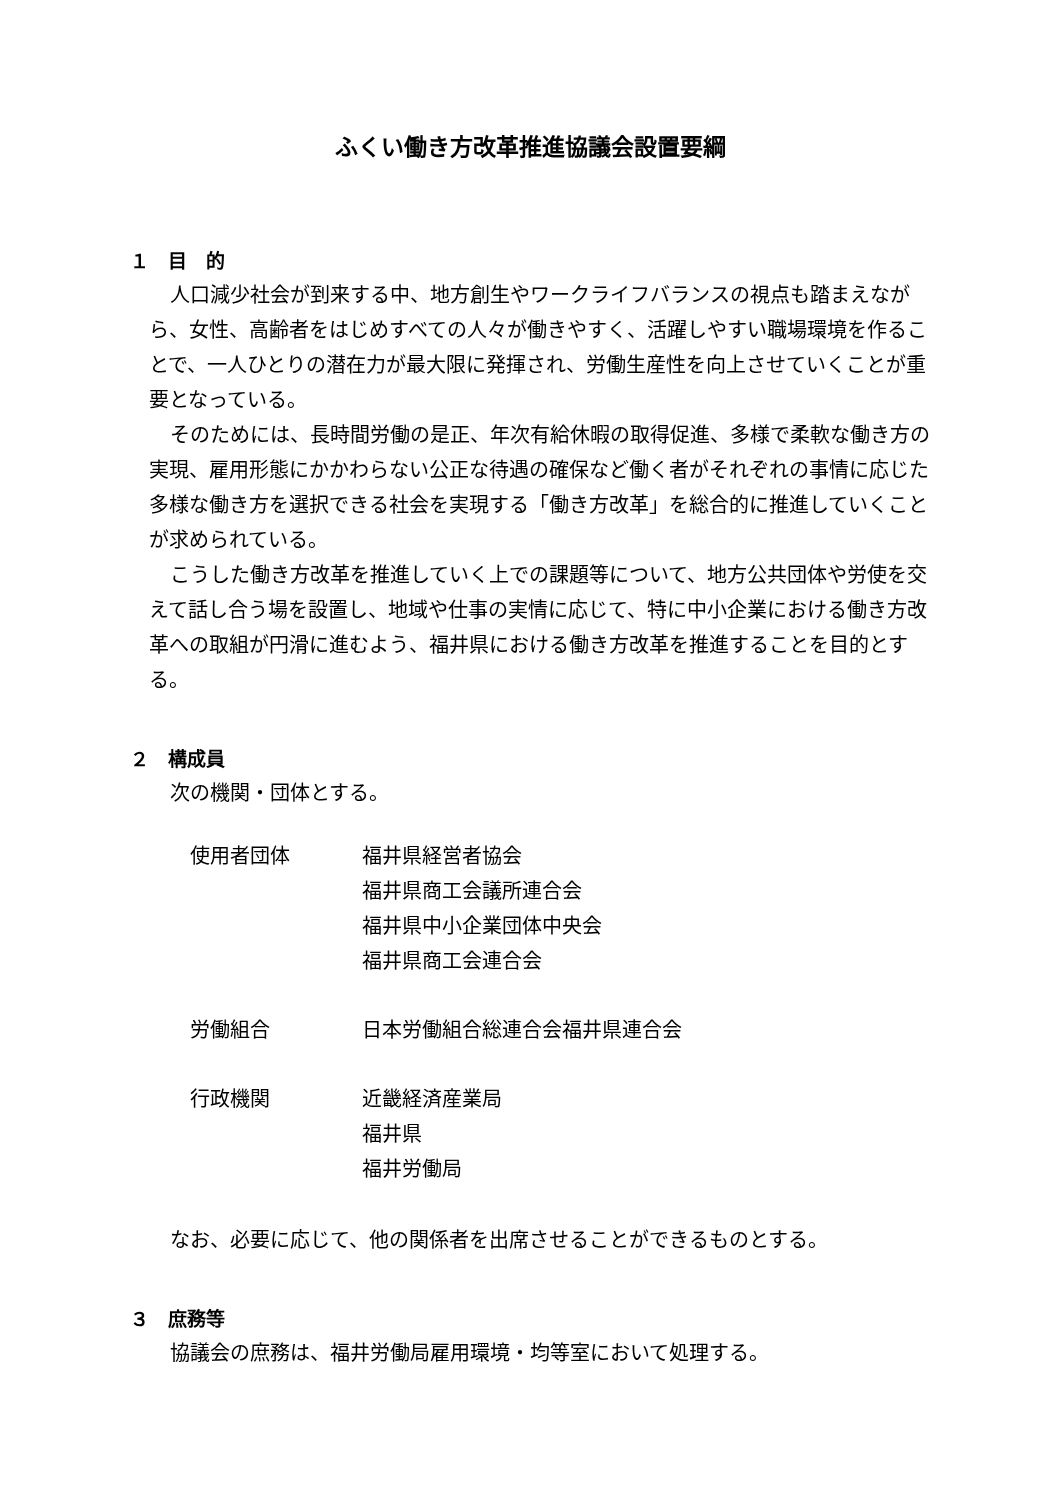ふくい働き方改革推進協議会設置要綱
１　目　的
人口減少社会が到来する中、地方創生やワークライフバランスの視点も踏まえながら、女性、高齢者をはじめすべての人々が働きやすく、活躍しやすい職場環境を作ることで、一人ひとりの潜在力が最大限に発揮され、労働生産性を向上させていくことが重要となっている。
そのためには、長時間労働の是正、年次有給休暇の取得促進、多様で柔軟な働き方の実現、雇用形態にかかわらない公正な待遇の確保など働く者がそれぞれの事情に応じた多様な働き方を選択できる社会を実現する「働き方改革」を総合的に推進していくことが求められている。
こうした働き方改革を推進していく上での課題等について、地方公共団体や労使を交えて話し合う場を設置し、地域や仕事の実情に応じて、特に中小企業における働き方改革への取組が円滑に進むよう、福井県における働き方改革を推進することを目的とする。
２　構成員
次の機関・団体とする。
| 使用者団体 | 福井県経営者協会 |
| | 福井県商工会議所連合会 |
| | 福井県中小企業団体中央会 |
| | 福井県商工会連合会 |
| 労働組合 | 日本労働組合総連合会福井県連合会 |
| 行政機関 | 近畿経済産業局 |
| | 福井県 |
| | 福井労働局 |
なお、必要に応じて、他の関係者を出席させることができるものとする。
３　庶務等
協議会の庶務は、福井労働局雇用環境・均等室において処理する。